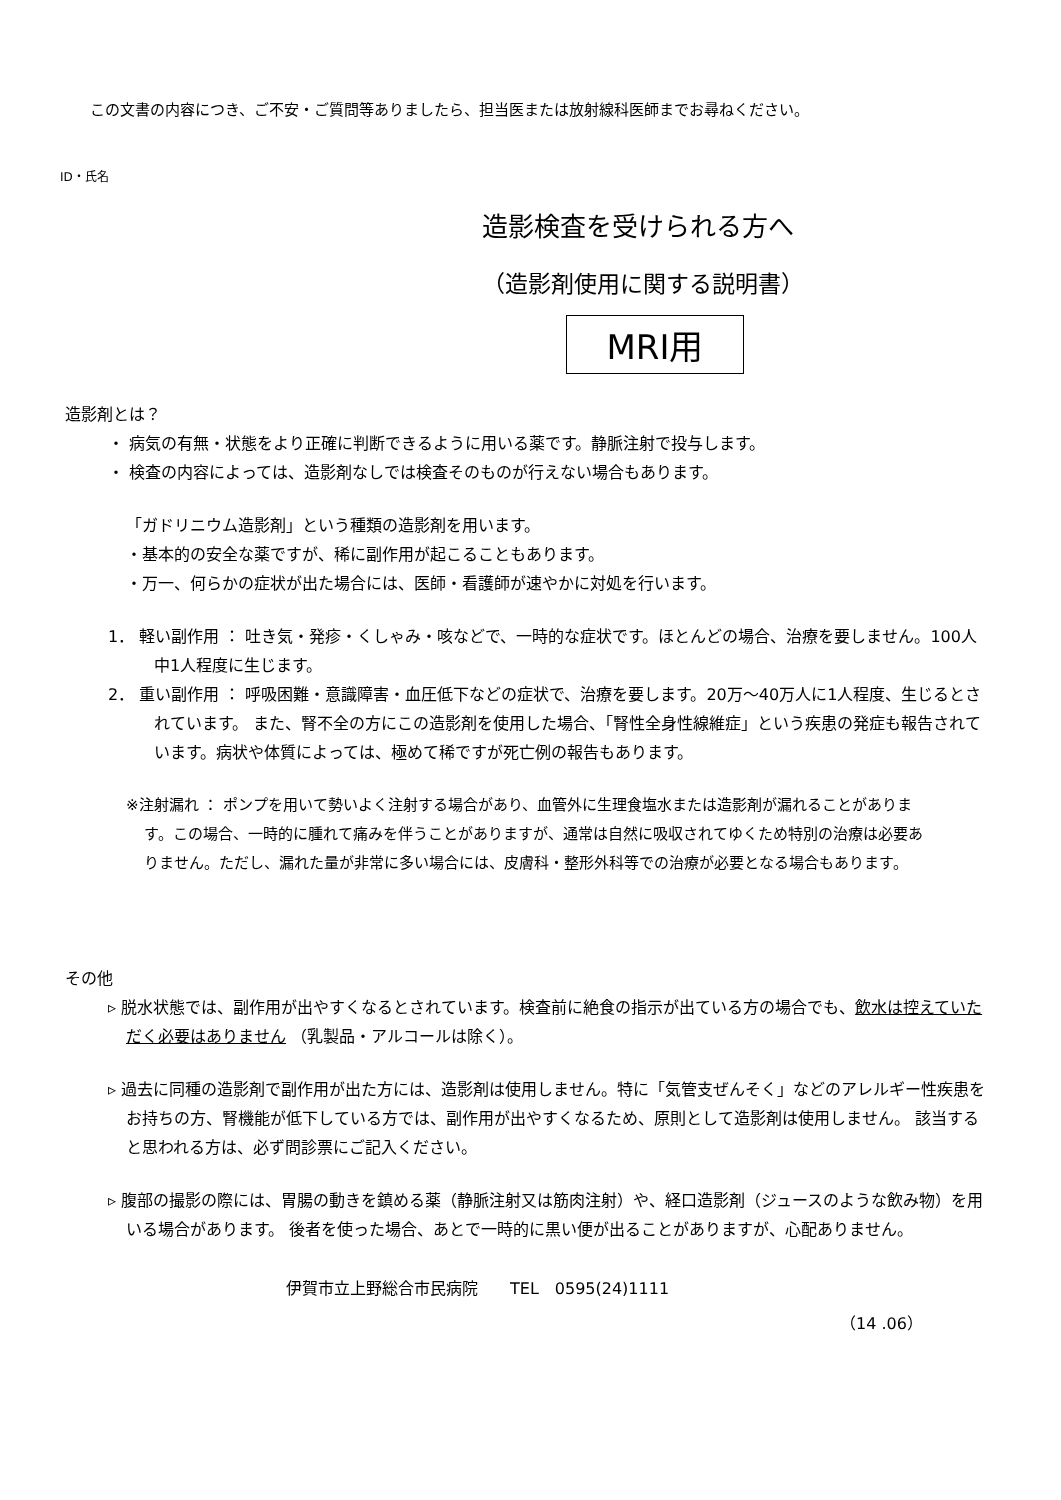この文書の内容につき、ご不安・ご質問等ありましたら、担当医または放射線科医師までお尋ねください。
ID・氏名
造影検査を受けられる方へ
（造影剤使用に関する説明書）
MRI用
造影剤とは？
・ 病気の有無・状態をより正確に判断できるように用いる薬です。静脈注射で投与します。
・ 検査の内容によっては、造影剤なしでは検査そのものが行えない場合もあります。
「ガドリニウム造影剤」という種類の造影剤を用います。
・基本的の安全な薬ですが、稀に副作用が起こることもあります。
・万一、何らかの症状が出た場合には、医師・看護師が速やかに対処を行います。
1． 軽い副作用 ： 吐き気・発疹・くしゃみ・咳などで、一時的な症状です。ほとんどの場合、治療を要しません。100人中1人程度に生じます。
2． 重い副作用 ： 呼吸困難・意識障害・血圧低下などの症状で、治療を要します。20万～40万人に1人程度、生じるとされています。 また、腎不全の方にこの造影剤を使用した場合、「腎性全身性線維症」という疾患の発症も報告されています。病状や体質によっては、極めて稀ですが死亡例の報告もあります。
※注射漏れ ： ポンプを用いて勢いよく注射する場合があり、血管外に生理食塩水または造影剤が漏れることがあります。この場合、一時的に腫れて痛みを伴うことがありますが、通常は自然に吸収されてゆくため特別の治療は必要ありません。ただし、漏れた量が非常に多い場合には、皮膚科・整形外科等での治療が必要となる場合もあります。
その他
▹ 脱水状態では、副作用が出やすくなるとされています。検査前に絶食の指示が出ている方の場合でも、飲水は控えていただく必要はありません （乳製品・アルコールは除く）。
▹ 過去に同種の造影剤で副作用が出た方には、造影剤は使用しません。特に「気管支ぜんそく」などのアレルギー性疾患をお持ちの方、腎機能が低下している方では、副作用が出やすくなるため、原則として造影剤は使用しません。 該当すると思われる方は、必ず問診票にご記入ください。
▹ 腹部の撮影の際には、胃腸の動きを鎮める薬（静脈注射又は筋肉注射）や、経口造影剤（ジュースのような飲み物）を用いる場合があります。 後者を使った場合、あとで一時的に黒い便が出ることがありますが、心配ありません。
伊賀市立上野総合市民病院　　TEL　0595(24)1111
（14 .06）